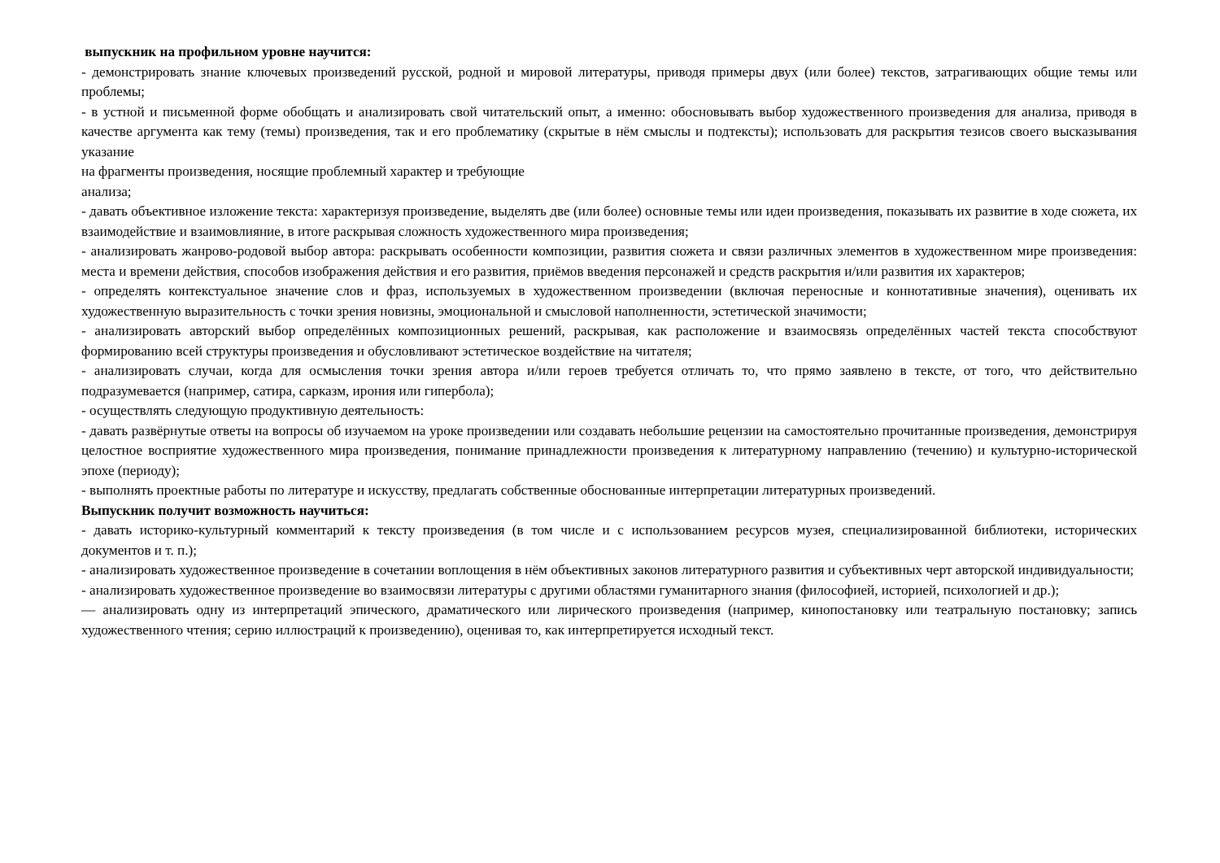выпускник на профильном уровне научится:
- демонстрировать знание ключевых произведений русской, родной и мировой литературы, приводя примеры двух (или более) текстов, затрагивающих общие темы или проблемы;
- в устной и письменной форме обобщать и анализировать свой читательский опыт, а именно: обосновывать выбор художественного произведения для анализа, приводя в качестве аргумента как тему (темы) произведения, так и его проблематику (скрытые в нём смыслы и подтексты); использовать для раскрытия тезисов своего высказывания указание
на фрагменты произведения, носящие проблемный характер и требующие
анализа;
- давать объективное изложение текста: характеризуя произведение, выделять две (или более) основные темы или идеи произведения, показывать их развитие в ходе сюжета, их взаимодействие и взаимовлияние, в итоге раскрывая сложность художественного мира произведения;
- анализировать жанрово-родовой выбор автора: раскрывать особенности композиции, развития сюжета и связи различных элементов в художественном мире произведения: места и времени действия, способов изображения действия и его развития, приёмов введения персонажей и средств раскрытия и/или развития их характеров;
- определять контекстуальное значение слов и фраз, используемых в художественном произведении (включая переносные и коннотативные значения), оценивать их художественную выразительность с точки зрения новизны, эмоциональной и смысловой наполненности, эстетической значимости;
- анализировать авторский выбор определённых композиционных решений, раскрывая, как расположение и взаимосвязь определённых частей текста способствуют формированию всей структуры произведения и обусловливают эстетическое воздействие на читателя;
- анализировать случаи, когда для осмысления точки зрения автора и/или героев требуется отличать то, что прямо заявлено в тексте, от того, что действительно подразумевается (например, сатира, сарказм, ирония или гипербола);
- осуществлять следующую продуктивную деятельность:
- давать развёрнутые ответы на вопросы об изучаемом на уроке произведении или создавать небольшие рецензии на самостоятельно прочитанные произведения, демонстрируя целостное восприятие художественного мира произведения, понимание принадлежности произведения к литературному направлению (течению) и культурно-исторической эпохе (периоду);
- выполнять проектные работы по литературе и искусству, предлагать собственные обоснованные интерпретации литературных произведений.
Выпускник получит возможность научиться:
- давать историко-культурный комментарий к тексту произведения (в том числе и с использованием ресурсов музея, специализированной библиотеки, исторических документов и т. п.);
- анализировать художественное произведение в сочетании воплощения в нём объективных законов литературного развития и субъективных черт авторской индивидуальности;
- анализировать художественное произведение во взаимосвязи литературы с другими областями гуманитарного знания (философией, историей, психологией и др.);
— анализировать одну из интерпретаций эпического, драматического или лирического произведения (например, кинопостановку или театральную постановку; запись художественного чтения; серию иллюстраций к произведению), оценивая то, как интерпретируется исходный текст.